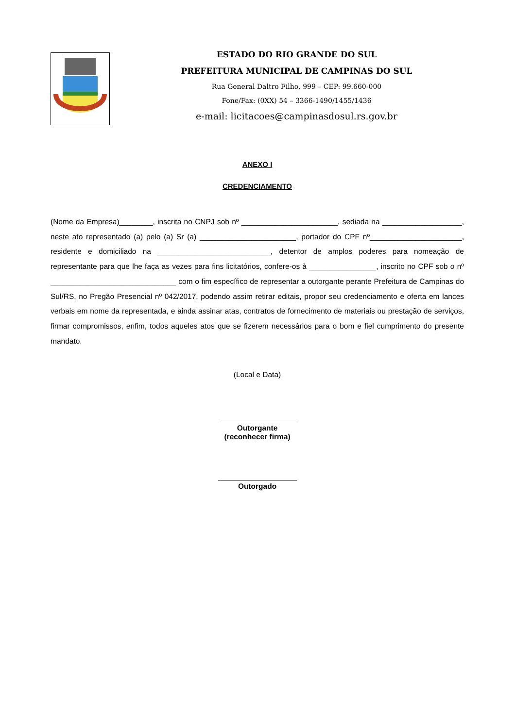ESTADO DO RIO GRANDE DO SUL
PREFEITURA MUNICIPAL DE CAMPINAS DO SUL
Rua General Daltro Filho, 999 – CEP: 99.660-000
Fone/Fax: (0XX) 54 – 3366-1490/1455/1436
e-mail: licitacoes@campinasdosul.rs.gov.br
ANEXO I
CREDENCIAMENTO
(Nome da Empresa)________, inscrita no CNPJ sob nº _______________________, sediada na ___________________, neste ato representado (a) pelo (a) Sr (a) _______________________, portador do CPF nº______________________, residente e domiciliado na ___________________________, detentor de amplos poderes para nomeação de representante para que lhe faça as vezes para fins licitatórios, confere-os à ________________, inscrito no CPF sob o nº ______________________________ com o fim específico de representar a outorgante perante Prefeitura de Campinas do Sul/RS, no Pregão Presencial nº 042/2017, podendo assim retirar editais, propor seu credenciamento e oferta em lances verbais em nome da representada, e ainda assinar atas, contratos de fornecimento de materiais ou prestação de serviços, firmar compromissos, enfim, todos aqueles atos que se fizerem necessários para o bom e fiel cumprimento do presente mandato.
(Local e Data)
Outorgante
(reconhecer firma)
Outorgado